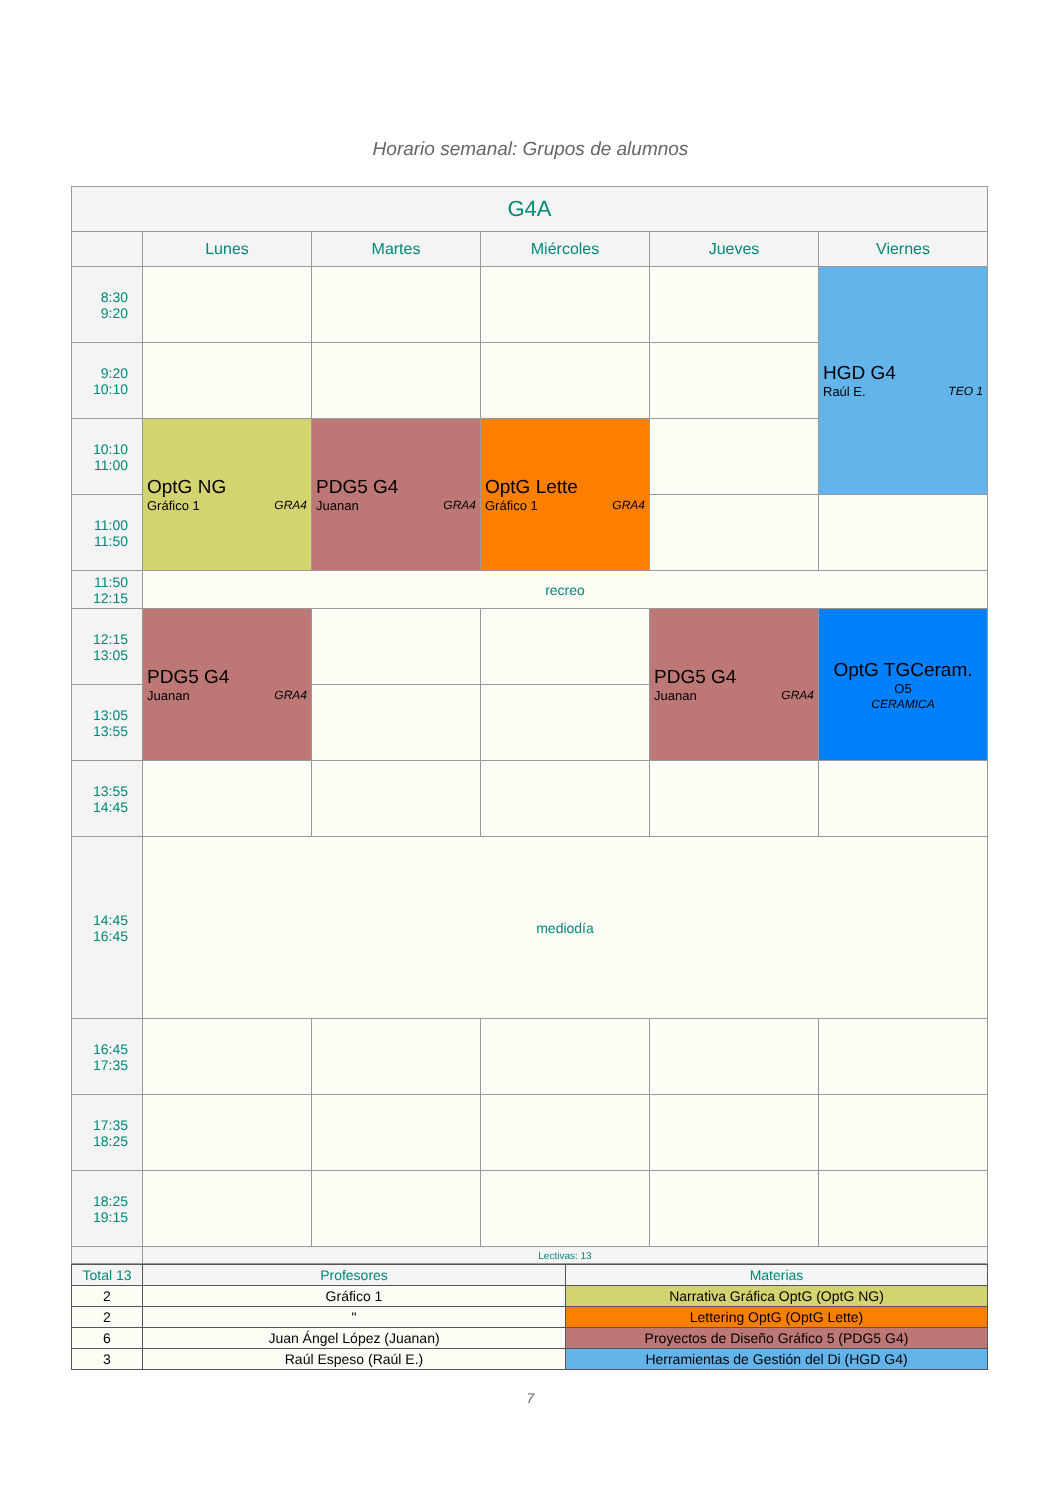Horario semanal: Grupos de alumnos
| G4A | | | | | |
| --- | --- | --- | --- | --- | --- |
| | Lunes | Martes | Miércoles | Jueves | Viernes |
| 8:30 9:20 | | | | | HGD G4 Raúl E. TEO 1 |
| 9:20 10:10 | | | | | |
| 10:10 11:00 | OptG NG Gráfico 1 GRA4 | PDG5 G4 Juanan GRA4 | OptG Lette Gráfico 1 GRA4 | | |
| 11:00 11:50 | | | | | |
| 11:50 12:15 | recreo | | | | |
| 12:15 13:05 | PDG5 G4 Juanan GRA4 | | | PDG5 G4 Juanan GRA4 | OptG TGCeram. O5 CERAMICA |
| 13:05 13:55 | | | | | |
| 13:55 14:45 | | | | | |
| 14:45 16:45 | mediodía | | | | |
| 16:45 17:35 | | | | | |
| 17:35 18:25 | | | | | |
| 18:25 19:15 | | | | | |
| | Lectivas: 13 | | | | |
| Total 13 | Profesores | Materias |
| 2 | Gráfico 1 | Narrativa Gráfica OptG (OptG NG) |
| 2 | " | Lettering OptG (OptG Lette) |
| 6 | Juan Ángel López (Juanan) | Proyectos de Diseño Gráfico 5 (PDG5 G4) |
| 3 | Raúl Espeso (Raúl E.) | Herramientas de Gestión del Di (HGD G4) |
7